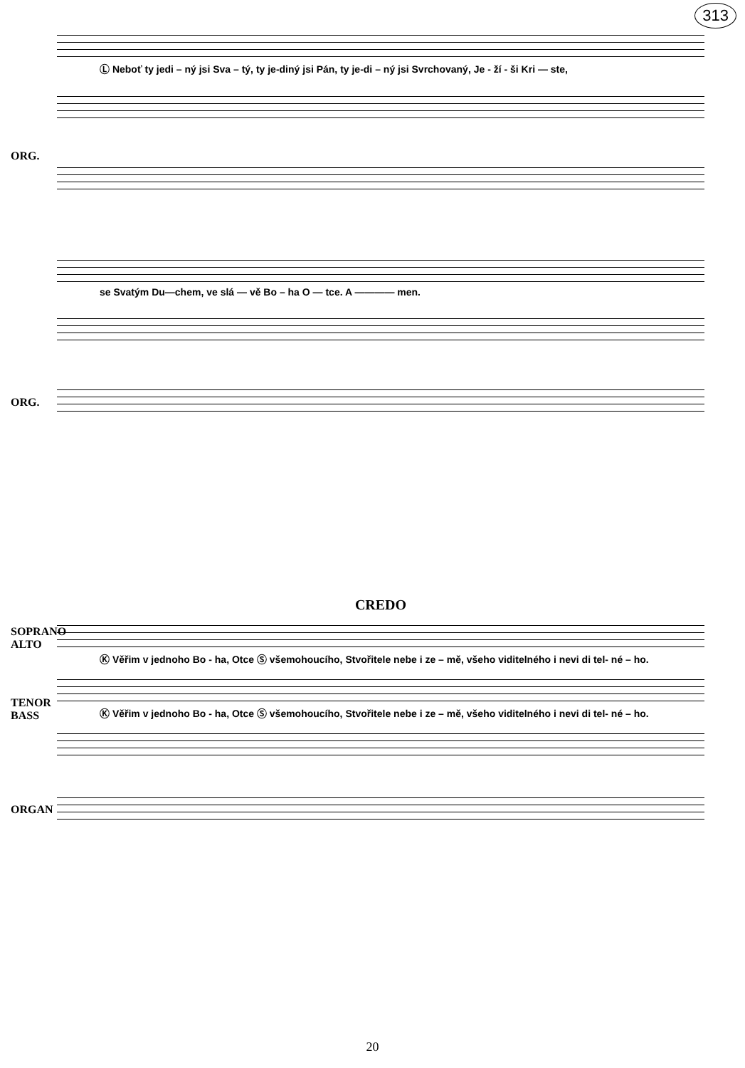313
Ⓛ Neboť ty jedi – ný jsi Sva – tý, ty je-diný jsi Pán, ty je-di – ný jsi Svrchovaný, Je - ží - ši Kri — ste,
ORG.
se Svatým Du—chem, ve slá — vě Bo – ha O — tce. A ———— men.
ORG.
CREDO
SOPRANO
ALTO
Ⓚ Věřim v jednoho Bo - ha, Otce Ⓢ všemohoucího, Stvořitele nebe i ze – mě, všeho viditelného i nevi di tel- né – ho.
TENOR
BASS
Ⓚ Věřim v jednoho Bo - ha, Otce Ⓢ všemohoucího, Stvořitele nebe i ze – mě, všeho viditelného i nevi di tel- né – ho.
ORGAN
20